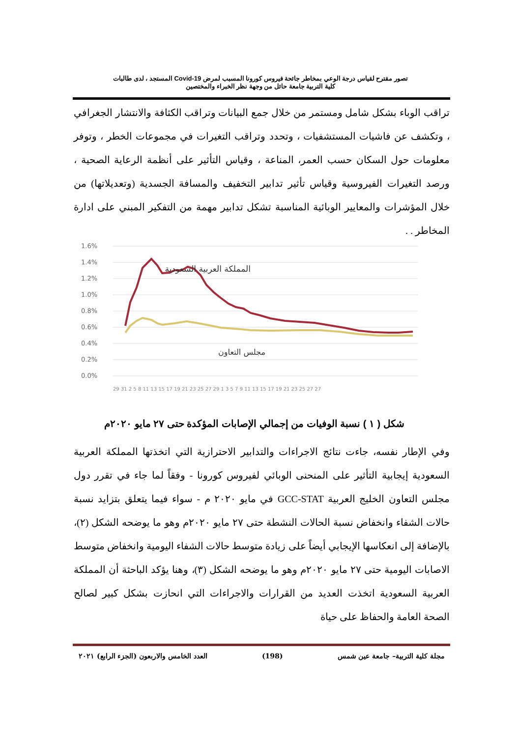تصور مقترح لقياس درجة الوعي بمخاطر جائحة فيروس كورونا المسبب لمرض Covid-19 المستجد ، لدى طالبات
كلية التربية جامعة حائل من وجهة نظر الخبراء والمختصين
تراقب الوباء بشكل شامل ومستمر من خلال جمع البيانات وتراقب الكثافة والانتشار الجغرافي ، وتكشف عن فاشيات المستشفيات ، وتحدد وتراقب التغيرات في مجموعات الخطر ، وتوفر معلومات حول السكان حسب العمر، المناعة ، وقياس التأثير على أنظمة الرعاية الصحية ، ورصد التغيرات الفيروسية وقياس تأثير تدابير التخفيف والمسافة الجسدية (وتعديلاتها) من خلال المؤشرات والمعايير الوبائية المناسبة تشكل تدابير مهمة من التفكير المبني على ادارة المخاطر . .
1.6%
1.4%
1.2%
1.0%
0.8%
0.6%
0.4%
0.2%
0.0%
المملكة العربية السعودية
مجلس التعاون
29 31 2 5 8 11 13 15 17 19 21 23 25 27 29 1 3 5 7 9 11 13 15 17 19 21 23 25 27 27
شكل ( ١ ) نسبة الوفيات من إجمالي الإصابات المؤكدة حتى ٢٧ مايو ٢٠٢٠م
وفي الإطار نفسه، جاءت نتائج الاجراءات والتدابير الاحترازية التي اتخذتها المملكة العربية السعودية إيجابية التأثير على المنحنى الوبائي لفيروس كورونا - وفقاً لما جاء في تقرر دول مجلس التعاون الخليج العربية GCC-STAT في مايو ٢٠٢٠ م - سواء فيما يتعلق بتزايد نسبة حالات الشفاء وانخفاض نسبة الحالات النشطة حتى ٢٧ مايو ٢٠٢٠م وهو ما يوضحه الشكل (٢)، بالإضافة إلى انعكاسها الإيجابي أيضاً على زيادة متوسط حالات الشفاء اليومية وانخفاض متوسط الاصابات اليومية حتى ٢٧ مايو ٢٠٢٠م وهو ما يوضحه الشكل (٣)، وهنا يؤكد الباحثة أن المملكة العربية السعودية اتخذت العديد من القرارات والاجراءات التي انحازت بشكل كبير لصالح الصحة العامة والحفاظ على حياة
مجلة كلية التربية– جامعة عين شمس (198) العدد الخامس والاربعون (الجزء الرابع) ٢٠٢١